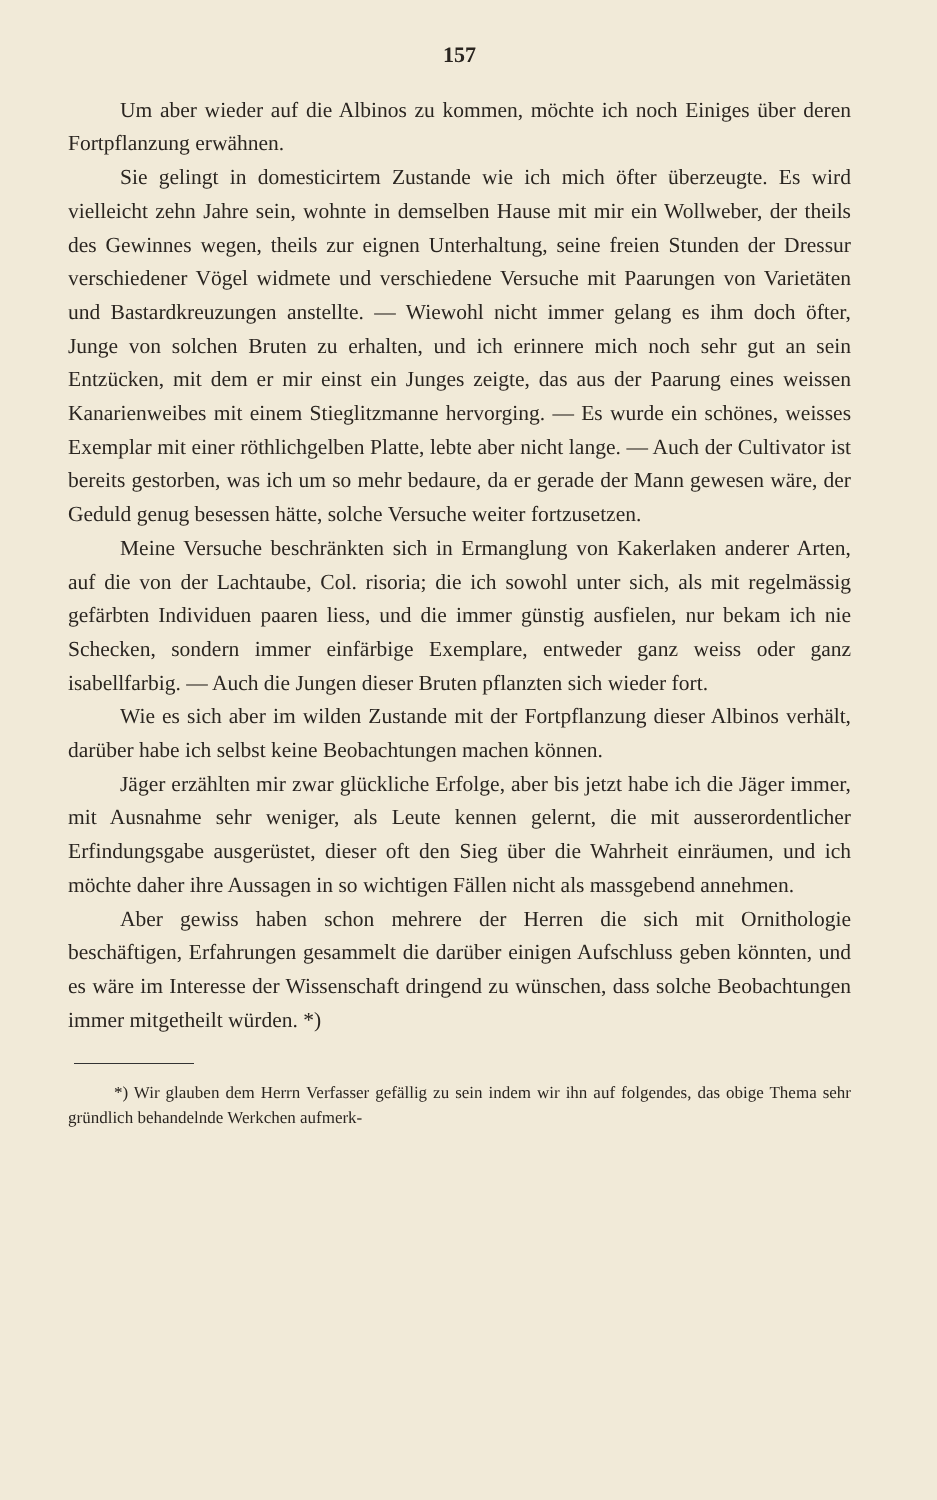157
Um aber wieder auf die Albinos zu kommen, möchte ich noch Einiges über deren Fortpflanzung erwähnen.
Sie gelingt in domesticirtem Zustande wie ich mich öfter überzeugte. Es wird vielleicht zehn Jahre sein, wohnte in demselben Hause mit mir ein Wollweber, der theils des Gewinnes wegen, theils zur eignen Unterhaltung, seine freien Stunden der Dressur verschiedener Vögel widmete und verschiedene Versuche mit Paarungen von Varietäten und Bastardkreuzungen anstellte. — Wiewohl nicht immer gelang es ihm doch öfter, Junge von solchen Bruten zu erhalten, und ich erinnere mich noch sehr gut an sein Entzücken, mit dem er mir einst ein Junges zeigte, das aus der Paarung eines weissen Kanarienweibes mit einem Stieglitzmanne hervorging. — Es wurde ein schönes, weisses Exemplar mit einer röthlichgelben Platte, lebte aber nicht lange. — Auch der Cultivator ist bereits gestorben, was ich um so mehr bedaure, da er gerade der Mann gewesen wäre, der Geduld genug besessen hätte, solche Versuche weiter fortzusetzen.
Meine Versuche beschränkten sich in Ermanglung von Kakerlaken anderer Arten, auf die von der Lachtaube, Col. risoria; die ich sowohl unter sich, als mit regelmässig gefärbten Individuen paaren liess, und die immer günstig ausfielen, nur bekam ich nie Schecken, sondern immer einfärbige Exemplare, entweder ganz weiss oder ganz isabellfarbig. — Auch die Jungen dieser Bruten pflanzten sich wieder fort.
Wie es sich aber im wilden Zustande mit der Fortpflanzung dieser Albinos verhält, darüber habe ich selbst keine Beobachtungen machen können.
Jäger erzählten mir zwar glückliche Erfolge, aber bis jetzt habe ich die Jäger immer, mit Ausnahme sehr weniger, als Leute kennen gelernt, die mit ausserordentlicher Erfindungsgabe ausgerüstet, dieser oft den Sieg über die Wahrheit einräumen, und ich möchte daher ihre Aussagen in so wichtigen Fällen nicht als massgebend annehmen.
Aber gewiss haben schon mehrere der Herren die sich mit Ornithologie beschäftigen, Erfahrungen gesammelt die darüber einigen Aufschluss geben könnten, und es wäre im Interesse der Wissenschaft dringend zu wünschen, dass solche Beobachtungen immer mitgetheilt würden. *)
*) Wir glauben dem Herrn Verfasser gefällig zu sein indem wir ihn auf folgendes, das obige Thema sehr gründlich behandelnde Werkchen aufmerk-